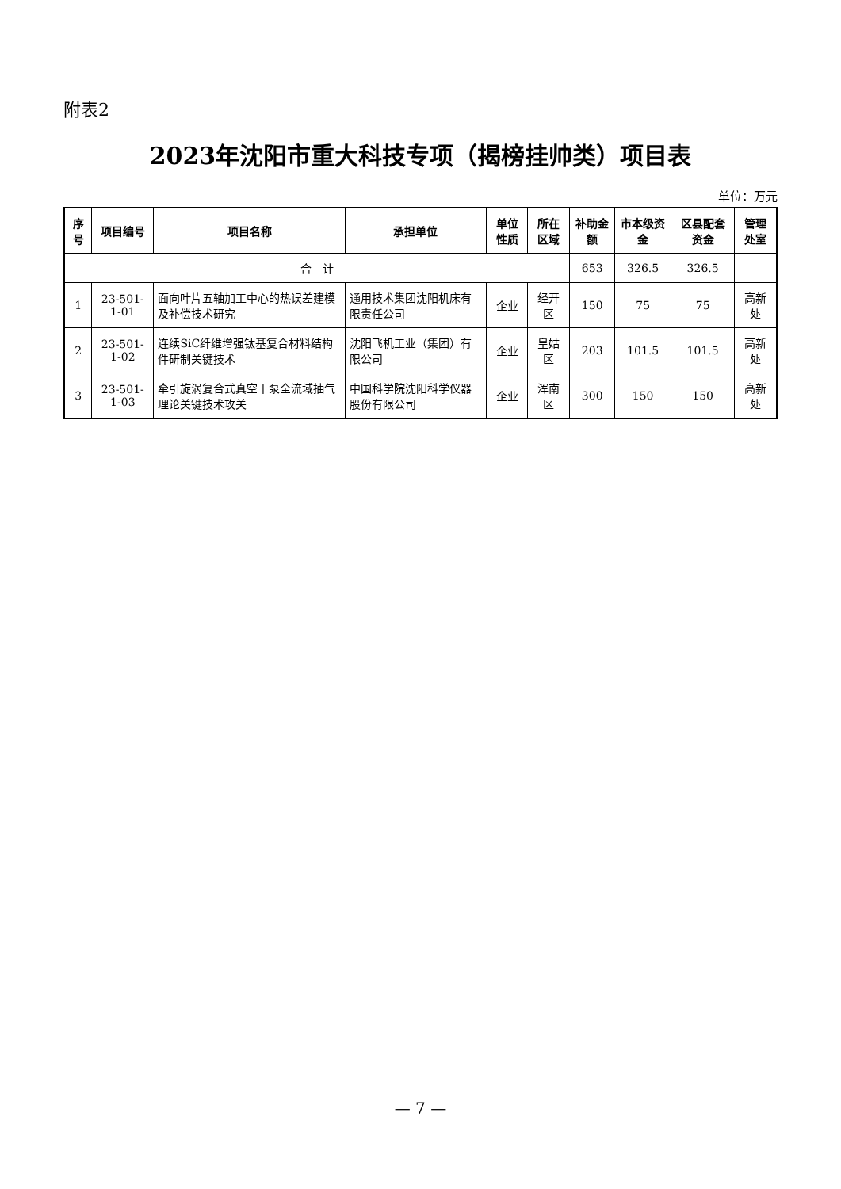附表2
2023年沈阳市重大科技专项（揭榜挂帅类）项目表
单位：万元
| 序号 | 项目编号 | 项目名称 | 承担单位 | 单位性质 | 所在区域 | 补助金额 | 市本级资金 | 区县配套资金 | 管理处室 |
| --- | --- | --- | --- | --- | --- | --- | --- | --- | --- |
| 合 计 | | | | | | 653 | 326.5 | 326.5 | |
| 1 | 23-501-1-01 | 面向叶片五轴加工中心的热误差建模及补偿技术研究 | 通用技术集团沈阳机床有限责任公司 | 企业 | 经开区 | 150 | 75 | 75 | 高新处 |
| 2 | 23-501-1-02 | 连续SiC纤维增强钛基复合材料结构件研制关键技术 | 沈阳飞机工业（集团）有限公司 | 企业 | 皇姑区 | 203 | 101.5 | 101.5 | 高新处 |
| 3 | 23-501-1-03 | 牵引旋涡复合式真空干泵全流域抽气理论关键技术攻关 | 中国科学院沈阳科学仪器股份有限公司 | 企业 | 浑南区 | 300 | 150 | 150 | 高新处 |
— 7 —